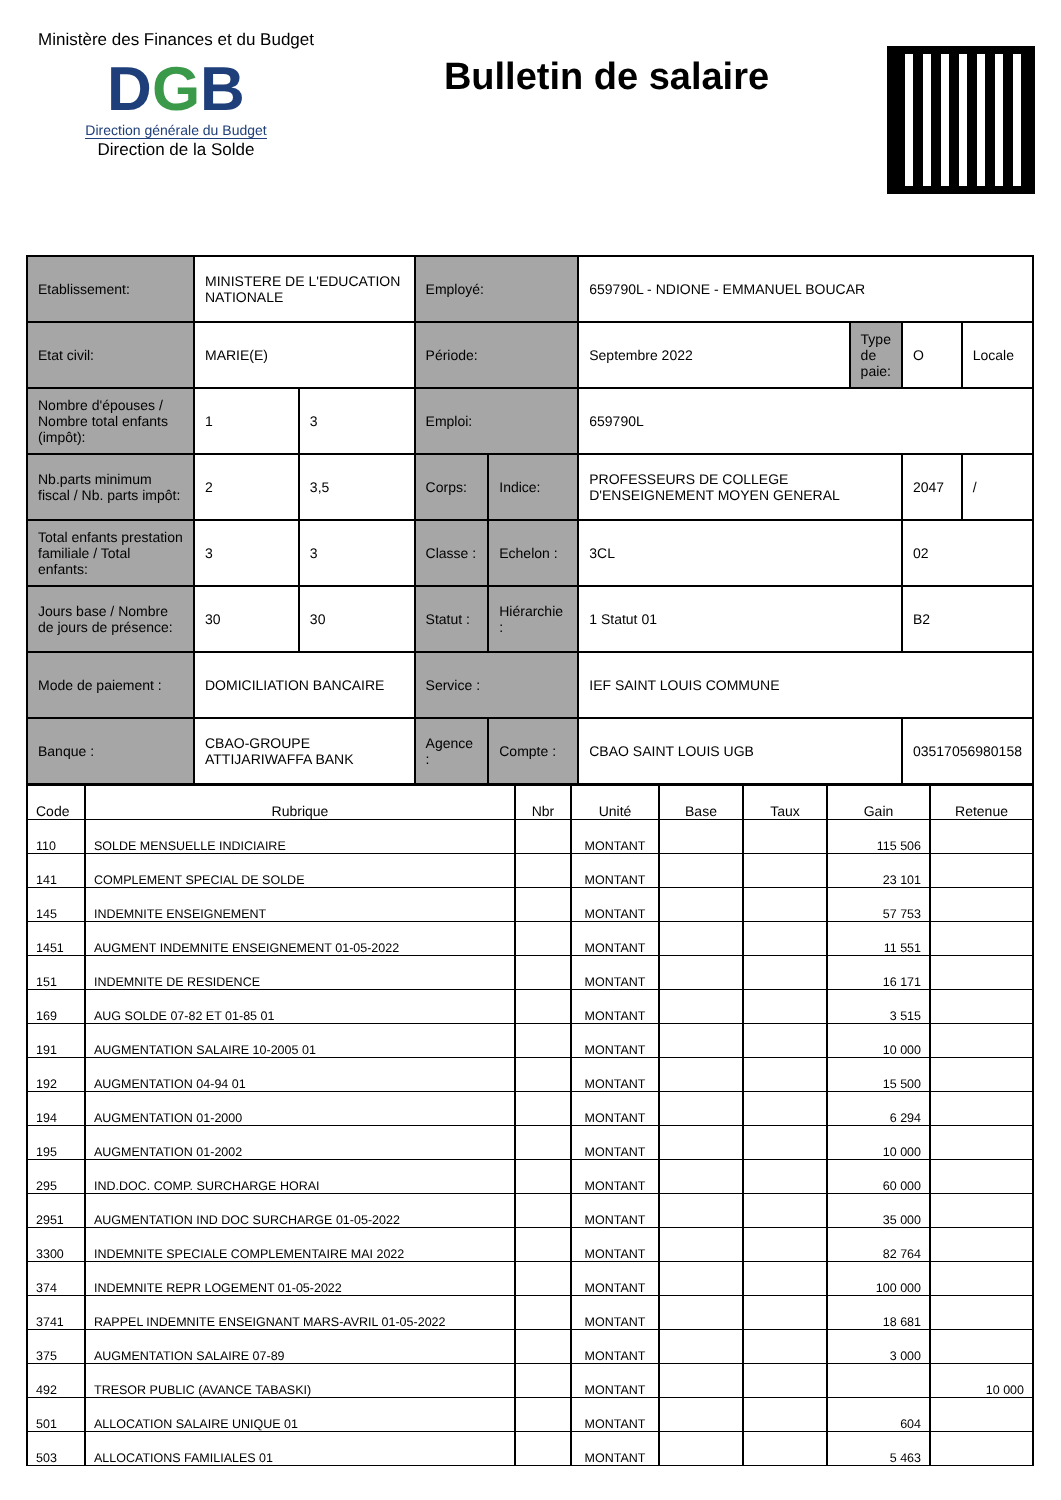Ministère des Finances et du Budget
DGB
Direction générale du Budget
Direction de la Solde
Bulletin de salaire
| Etablissement: | MINISTERE DE L'EDUCATION NATIONALE | | Employé: | | 659790L - NDIONE - EMMANUEL BOUCAR | | | |
| Etat civil: | MARIE(E) | | Période: | | Septembre 2022 | Type de paie: | O | Locale |
| Nombre d'épouses / Nombre total enfants (impôt): | 1 | 3 | Emploi: | | 659790L | | | |
| Nb.parts minimum fiscal / Nb. parts impôt: | 2 | 3,5 | Corps: | Indice: | PROFESSEURS DE COLLEGE D'ENSEIGNEMENT MOYEN GENERAL | | 2047 | / |
| Total enfants prestation familiale / Total enfants: | 3 | 3 | Classe : | Echelon : | 3CL | | 02 | |
| Jours base / Nombre de jours de présence: | 30 | 30 | Statut : | Hiérarchie : | 1 Statut 01 | | B2 | |
| Mode de paiement : | DOMICILIATION BANCAIRE | | Service : | | IEF SAINT LOUIS COMMUNE | | | |
| Banque : | CBAO-GROUPE ATTIJARIWAFFA BANK | | Agence : | Compte : | CBAO SAINT LOUIS UGB | | 03517056980158 | |
| Code | Rubrique | Nbr | Unité | Base | Taux | Gain | Retenue |
| --- | --- | --- | --- | --- | --- | --- | --- |
| 110 | SOLDE MENSUELLE INDICIAIRE | | MONTANT | | | 115 506 | |
| 141 | COMPLEMENT SPECIAL DE SOLDE | | MONTANT | | | 23 101 | |
| 145 | INDEMNITE ENSEIGNEMENT | | MONTANT | | | 57 753 | |
| 1451 | AUGMENT INDEMNITE ENSEIGNEMENT 01-05-2022 | | MONTANT | | | 11 551 | |
| 151 | INDEMNITE DE RESIDENCE | | MONTANT | | | 16 171 | |
| 169 | AUG SOLDE 07-82 ET 01-85 01 | | MONTANT | | | 3 515 | |
| 191 | AUGMENTATION SALAIRE 10-2005 01 | | MONTANT | | | 10 000 | |
| 192 | AUGMENTATION 04-94 01 | | MONTANT | | | 15 500 | |
| 194 | AUGMENTATION 01-2000 | | MONTANT | | | 6 294 | |
| 195 | AUGMENTATION 01-2002 | | MONTANT | | | 10 000 | |
| 295 | IND.DOC. COMP. SURCHARGE HORAI | | MONTANT | | | 60 000 | |
| 2951 | AUGMENTATION IND DOC SURCHARGE 01-05-2022 | | MONTANT | | | 35 000 | |
| 3300 | INDEMNITE SPECIALE COMPLEMENTAIRE MAI 2022 | | MONTANT | | | 82 764 | |
| 374 | INDEMNITE REPR LOGEMENT 01-05-2022 | | MONTANT | | | 100 000 | |
| 3741 | RAPPEL INDEMNITE ENSEIGNANT MARS-AVRIL 01-05-2022 | | MONTANT | | | 18 681 | |
| 375 | AUGMENTATION SALAIRE 07-89 | | MONTANT | | | 3 000 | |
| 492 | TRESOR PUBLIC (AVANCE TABASKI) | | MONTANT | | | | 10 000 |
| 501 | ALLOCATION SALAIRE UNIQUE 01 | | MONTANT | | | 604 | |
| 503 | ALLOCATIONS FAMILIALES 01 | | MONTANT | | | 5 463 | |